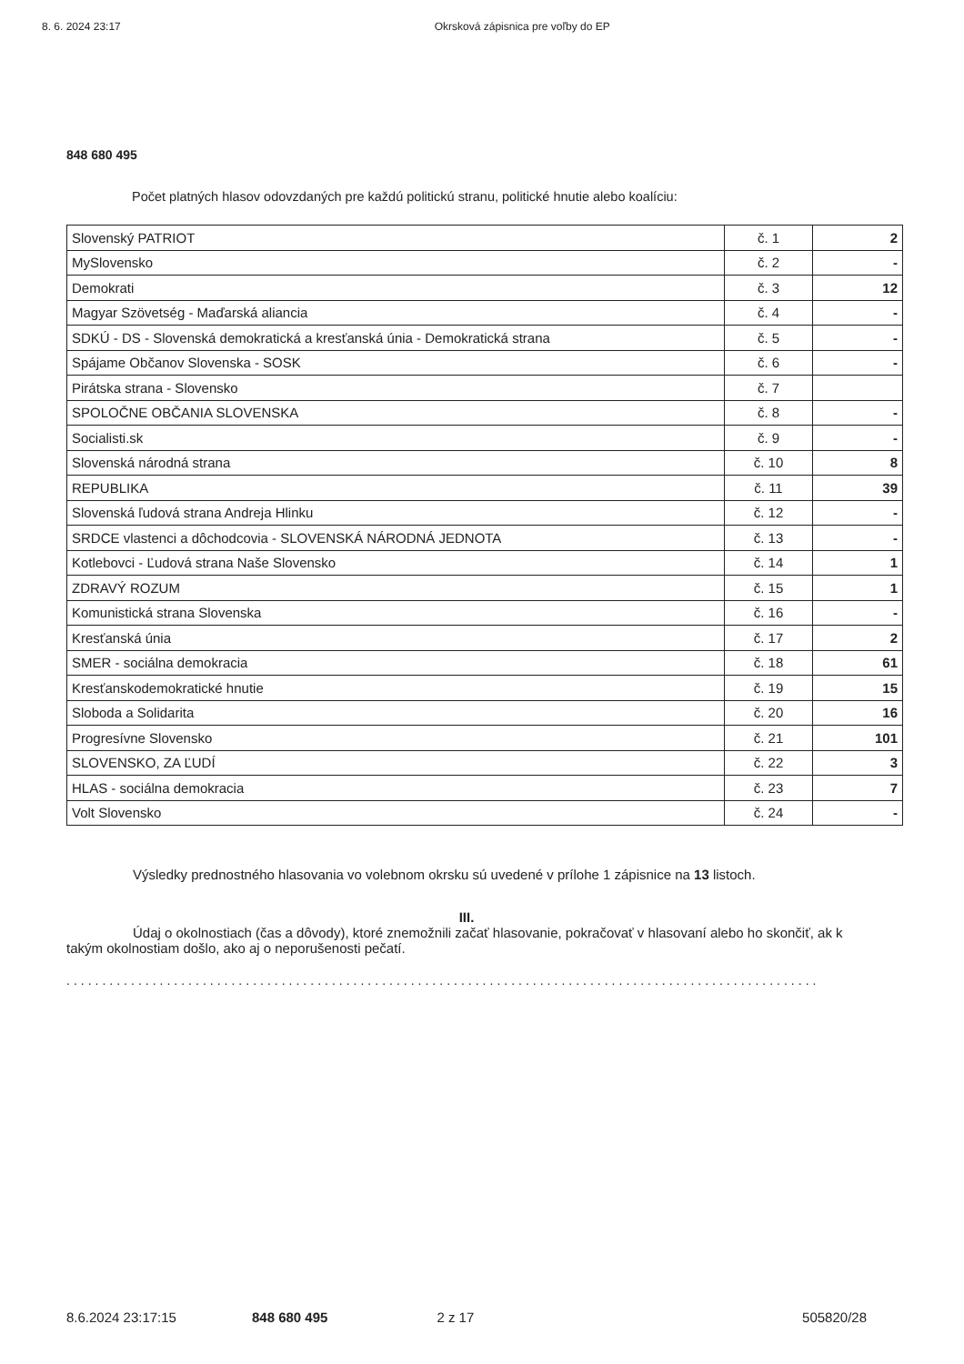8. 6. 2024 23:17 Okrsková zápisnica pre voľby do EP
848 680 495
Počet platných hlasov odovzdaných pre každú politickú stranu, politické hnutie alebo koalíciu:
| Slovenský PATRIOT | č. 1 | 2 |
| MySlovensko | č. 2 | - |
| Demokrati | č. 3 | 12 |
| Magyar Szövetség - Maďarská aliancia | č. 4 | - |
| SDKÚ - DS - Slovenská demokratická a kresťanská únia - Demokratická strana | č. 5 | - |
| Spájame Občanov Slovenska - SOSK | č. 6 | - |
| Pirátska strana - Slovensko | č. 7 | |
| SPOLOČNE OBČANIA SLOVENSKA | č. 8 | - |
| Socialisti.sk | č. 9 | - |
| Slovenská národná strana | č. 10 | 8 |
| REPUBLIKA | č. 11 | 39 |
| Slovenská ľudová strana Andreja Hlinku | č. 12 | - |
| SRDCE vlastenci a dôchodcovia - SLOVENSKÁ NÁRODNÁ JEDNOTA | č. 13 | - |
| Kotlebovci - Ľudová strana Naše Slovensko | č. 14 | 1 |
| ZDRAVÝ ROZUM | č. 15 | 1 |
| Komunistická strana Slovenska | č. 16 | - |
| Kresťanská únia | č. 17 | 2 |
| SMER - sociálna demokracia | č. 18 | 61 |
| Kresťanskodemokratické hnutie | č. 19 | 15 |
| Sloboda a Solidarita | č. 20 | 16 |
| Progresívne Slovensko | č. 21 | 101 |
| SLOVENSKO, ZA ĽUDÍ | č. 22 | 3 |
| HLAS - sociálna demokracia | č. 23 | 7 |
| Volt Slovensko | č. 24 | - |
Výsledky prednostného hlasovania vo volebnom okrsku sú uvedené v prílohe 1 zápisnice na 13 listoch.
III.
Údaj o okolnostiach (čas a dôvody), ktoré znemožnili začať hlasovanie, pokračovať v hlasovaní alebo ho skončiť, ak k takým okolnostiam došlo, ako aj o neporušenosti pečatí.
.........................................................................................................
8.6.2024 23:17:15 848 680 495 2 z 17 505820/28